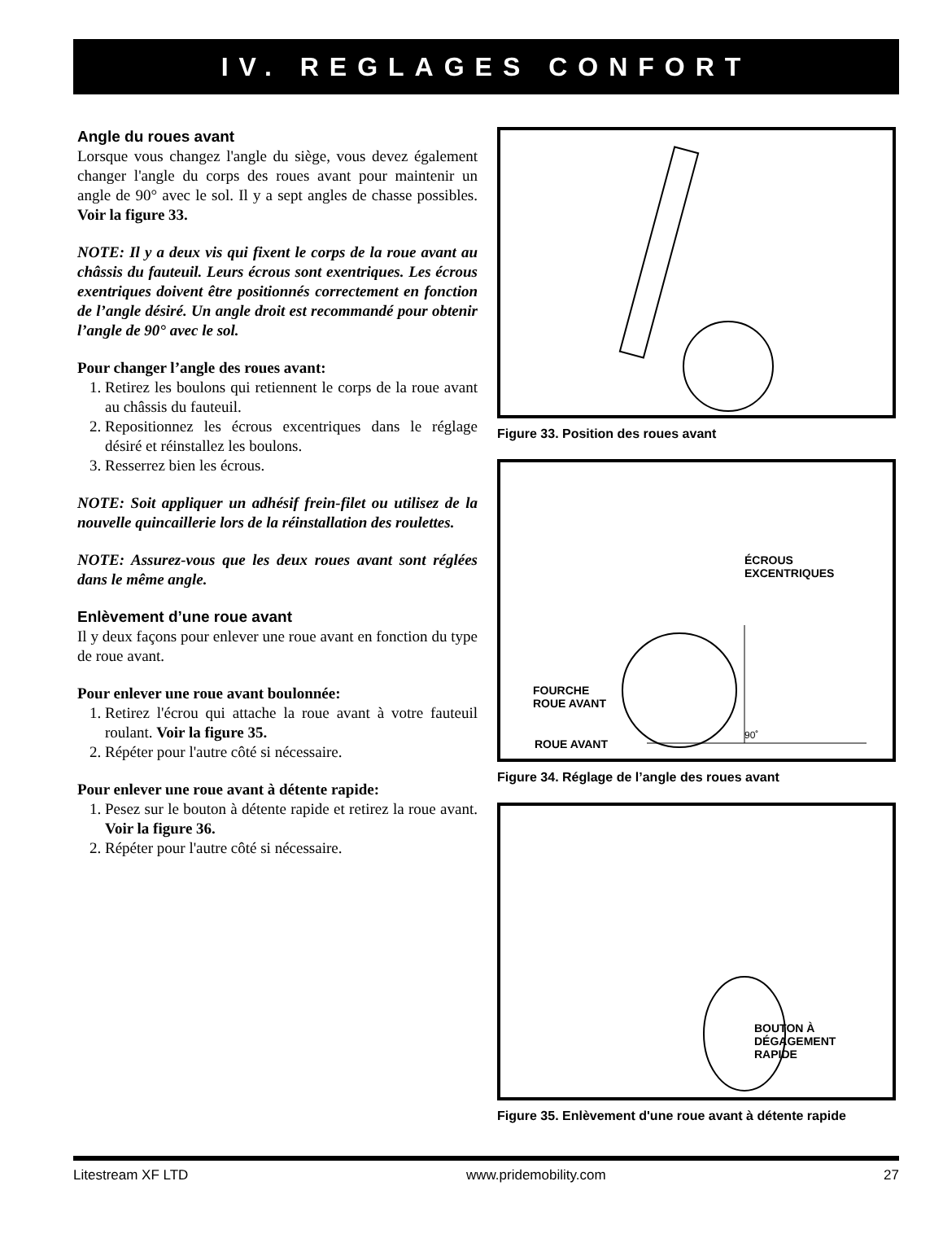IV. REGLAGES CONFORT
Angle du roues avant
Lorsque vous changez l'angle du siège, vous devez également changer l'angle du corps des roues avant pour maintenir un angle de 90° avec le sol. Il y a sept angles de chasse possibles. Voir la figure 33.
NOTE: Il y a deux vis qui fixent le corps de la roue avant au châssis du fauteuil. Leurs écrous sont exentriques. Les écrous exentriques doivent être positionnés correctement en fonction de l’angle désiré. Un angle droit est recommandé pour obtenir l’angle de 90° avec le sol.
Pour changer l’angle des roues avant:
1. Retirez les boulons qui retiennent le corps de la roue avant au châssis du fauteuil.
2. Repositionnez les écrous excentriques dans le réglage désiré et réinstallez les boulons.
3. Resserrez bien les écrous.
NOTE: Soit appliquer un adhésif frein-filet ou utilisez de la nouvelle quincaillerie lors de la réinstallation des roulettes.
NOTE: Assurez-vous que les deux roues avant sont réglées dans le même angle.
Enlèvement d’une roue avant
Il y deux façons pour enlever une roue avant en fonction du type de roue avant.
Pour enlever une roue avant boulonnée:
1. Retirez l'écrou qui attache la roue avant à votre fauteuil roulant. Voir la figure 35.
2. Répéter pour l'autre côté si nécessaire.
Pour enlever une roue avant à détente rapide:
1. Pesez sur le bouton à détente rapide et retirez la roue avant. Voir la figure 36.
2. Répéter pour l'autre côté si nécessaire.
Figure 33. Position des roues avant
ÉCROUS
EXCENTRIQUES
FOURCHE
ROUE AVANT
90˚
ROUE AVANT
Figure 34. Réglage de l’angle des roues avant
BOUTON À
DÉGAGEMENT
RAPIDE
Figure 35. Enlèvement d'une roue avant à détente rapide
Litestream XF LTD www.pridemobility.com 27